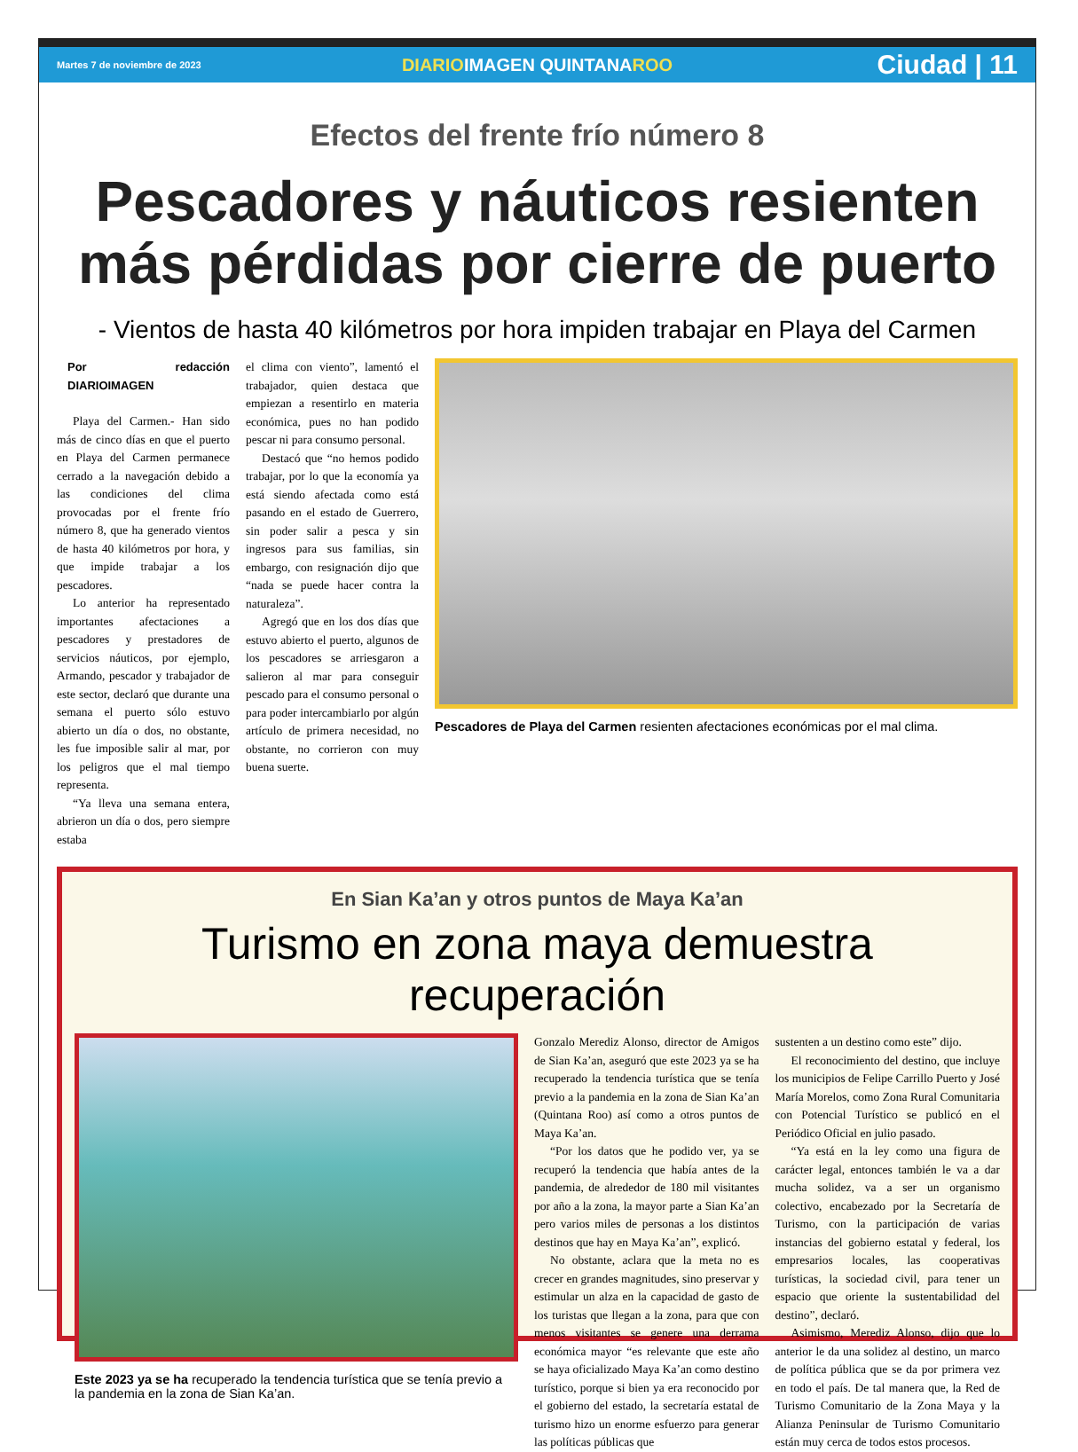Martes 7 de noviembre de 2023
DIARIOIMAGEN QUINTANAROO
Ciudad | 11
Efectos del frente frío número 8
Pescadores y náuticos resienten más pérdidas por cierre de puerto
- Vientos de hasta 40 kilómetros por hora impiden trabajar en Playa del Carmen
Por redacción DIARIOIMAGEN
Playa del Carmen.- Han sido más de cinco días en que el puerto en Playa del Carmen permanece cerrado a la navegación debido a las condiciones del clima provocadas por el frente frío número 8, que ha generado vientos de hasta 40 kilómetros por hora, y que impide trabajar a los pescadores.
Lo anterior ha representado importantes afectaciones a pescadores y prestadores de servicios náuticos, por ejemplo, Armando, pescador y trabajador de este sector, declaró que durante una semana el puerto sólo estuvo abierto un día o dos, no obstante, les fue imposible salir al mar, por los peligros que el mal tiempo representa.
“Ya lleva una semana entera, abrieron un día o dos, pero siempre estaba
el clima con viento”, lamentó el trabajador, quien destaca que empiezan a resentirlo en materia económica, pues no han podido pescar ni para consumo personal.
Destacó que “no hemos podido trabajar, por lo que la economía ya está siendo afectada como está pasando en el estado de Guerrero, sin poder salir a pesca y sin ingresos para sus familias, sin embargo, con resignación dijo que “nada se puede hacer contra la naturaleza”.
Agregó que en los dos días que estuvo abierto el puerto, algunos de los pescadores se arriesgaron a salieron al mar para conseguir pescado para el consumo personal o para poder intercambiarlo por algún artículo de primera necesidad, no obstante, no corrieron con muy buena suerte.
Pescadores de Playa del Carmen resienten afectaciones económicas por el mal clima.
En Sian Ka’an y otros puntos de Maya Ka’an
Turismo en zona maya demuestra recuperación
Este 2023 ya se ha recuperado la tendencia turística que se tenía previo a la pandemia en la zona de Sian Ka’an.
Gonzalo Merediz Alonso, director de Amigos de Sian Ka’an, aseguró que este 2023 ya se ha recuperado la tendencia turística que se tenía previo a la pandemia en la zona de Sian Ka’an (Quintana Roo) así como a otros puntos de Maya Ka’an.
“Por los datos que he podido ver, ya se recuperó la tendencia que había antes de la pandemia, de alrededor de 180 mil visitantes por año a la zona, la mayor parte a Sian Ka’an pero varios miles de personas a los distintos destinos que hay en Maya Ka’an”, explicó.
No obstante, aclara que la meta no es crecer en grandes magnitudes, sino preservar y estimular un alza en la capacidad de gasto de los turistas que llegan a la zona, para que con menos visitantes se genere una derrama económica mayor “es relevante que este año se haya oficializado Maya Ka’an como destino turístico, porque si bien ya era reconocido por el gobierno del estado, la secretaría estatal de turismo hizo un enorme esfuerzo para generar las políticas públicas que
sustenten a un destino como este” dijo.
El reconocimiento del destino, que incluye los municipios de Felipe Carrillo Puerto y José María Morelos, como Zona Rural Comunitaria con Potencial Turístico se publicó en el Periódico Oficial en julio pasado.
“Ya está en la ley como una figura de carácter legal, entonces también le va a dar mucha solidez, va a ser un organismo colectivo, encabezado por la Secretaría de Turismo, con la participación de varias instancias del gobierno estatal y federal, los empresarios locales, las cooperativas turísticas, la sociedad civil, para tener un espacio que oriente la sustentabilidad del destino”, declaró.
Asimismo, Merediz Alonso, dijo que lo anterior le da una solidez al destino, un marco de política pública que se da por primera vez en todo el país. De tal manera que, la Red de Turismo Comunitario de la Zona Maya y la Alianza Peninsular de Turismo Comunitario están muy cerca de todos estos procesos.